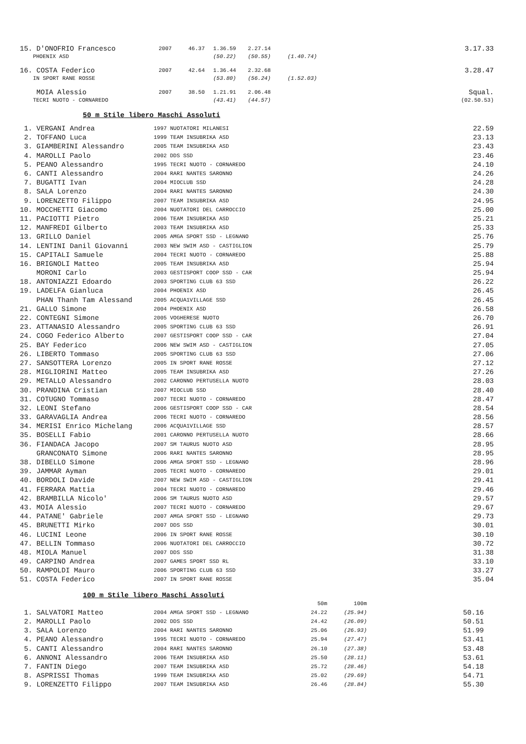| 15. D'ONOFRIO Francesco | 2007 | 46.37 | 1.36.59 | 2.27.14 | | 3.17.33 |
| PHOENIX ASD | | | (50.22) | (50.55) | (1.40.74) | |
| 16. COSTA Federico | 2007 | 42.64 | 1.36.44 | 2.32.68 | | 3.28.47 |
| IN SPORT RANE ROSSE | | | (53.80) | (56.24) | (1.52.03) | |
| MOIA Alessio | 2007 | 38.50 | 1.21.91 | 2.06.48 | | Squal. |
| TECRI NUOTO - CORNAREDO | | | (43.41) | (44.57) | | (02.50.53) |
50 m Stile libero Maschi Assoluti
| 1. VERGANI Andrea | 1997 NUOTATORI MILANESI | 22.59 |
| 2. TOFFANO Luca | 1999 TEAM INSUBRIKA ASD | 23.13 |
| 3. GIAMBERINI Alessandro | 2005 TEAM INSUBRIKA ASD | 23.43 |
| 4. MAROLLI Paolo | 2002 DDS SSD | 23.46 |
| 5. PEANO Alessandro | 1995 TECRI NUOTO - CORNAREDO | 24.10 |
| 6. CANTI Alessandro | 2004 RARI NANTES SARONNO | 24.26 |
| 7. BUGATTI Ivan | 2004 MIOCLUB SSD | 24.28 |
| 8. SALA Lorenzo | 2004 RARI NANTES SARONNO | 24.30 |
| 9. LORENZETTO Filippo | 2007 TEAM INSUBRIKA ASD | 24.95 |
| 10. MOCCHETTI Giacomo | 2004 NUOTATORI DEL CARROCCIO | 25.00 |
| 11. PACIOTTI Pietro | 2006 TEAM INSUBRIKA ASD | 25.21 |
| 12. MANFREDI Gilberto | 2003 TEAM INSUBRIKA ASD | 25.33 |
| 13. GRILLO Daniel | 2005 AMGA SPORT SSD - LEGNANO | 25.76 |
| 14. LENTINI Danil Giovanni | 2003 NEW SWIM ASD - CASTIGLION | 25.79 |
| 15. CAPITALI Samuele | 2004 TECRI NUOTO - CORNAREDO | 25.88 |
| 16. BRIGNOLI Matteo | 2005 TEAM INSUBRIKA ASD | 25.94 |
| MORONI Carlo | 2003 GESTISPORT COOP SSD - CAR | 25.94 |
| 18. ANTONIAZZI Edoardo | 2003 SPORTING CLUB 63 SSD | 26.22 |
| 19. LADELFA Gianluca | 2004 PHOENIX ASD | 26.45 |
| PHAN Thanh Tam Alessand | 2005 ACQUA1VILLAGE SSD | 26.45 |
| 21. GALLO Simone | 2004 PHOENIX ASD | 26.58 |
| 22. CONTEGNI Simone | 2005 VOGHERESE NUOTO | 26.70 |
| 23. ATTANASIO Alessandro | 2005 SPORTING CLUB 63 SSD | 26.91 |
| 24. COGO Federico Alberto | 2007 GESTISPORT COOP SSD - CAR | 27.04 |
| 25. BAY Federico | 2006 NEW SWIM ASD - CASTIGLION | 27.05 |
| 26. LIBERTO Tommaso | 2005 SPORTING CLUB 63 SSD | 27.06 |
| 27. SANSOTTERA Lorenzo | 2005 IN SPORT RANE ROSSE | 27.12 |
| 28. MIGLIORINI Matteo | 2005 TEAM INSUBRIKA ASD | 27.26 |
| 29. METALLO Alessandro | 2002 CARONNO PERTUSELLA NUOTO | 28.03 |
| 30. PRANDINA Cristian | 2007 MIOCLUB SSD | 28.40 |
| 31. COTUGNO Tommaso | 2007 TECRI NUOTO - CORNAREDO | 28.47 |
| 32. LEONI Stefano | 2006 GESTISPORT COOP SSD - CAR | 28.54 |
| 33. GARAVAGLIA Andrea | 2006 TECRI NUOTO - CORNAREDO | 28.56 |
| 34. MERISI Enrico Michelang | 2006 ACQUA1VILLAGE SSD | 28.57 |
| 35. BOSELLI Fabio | 2001 CARONNO PERTUSELLA NUOTO | 28.66 |
| 36. FIANDACA Jacopo | 2007 SM TAURUS NUOTO ASD | 28.95 |
| GRANCONATO Simone | 2006 RARI NANTES SARONNO | 28.95 |
| 38. DIBELLO Simone | 2006 AMGA SPORT SSD - LEGNANO | 28.96 |
| 39. JAMMAR Ayman | 2005 TECRI NUOTO - CORNAREDO | 29.01 |
| 40. BORDOLI Davide | 2007 NEW SWIM ASD - CASTIGLION | 29.41 |
| 41. FERRARA Mattia | 2004 TECRI NUOTO - CORNAREDO | 29.46 |
| 42. BRAMBILLA Nicolo' | 2006 SM TAURUS NUOTO ASD | 29.57 |
| 43. MOIA Alessio | 2007 TECRI NUOTO - CORNAREDO | 29.67 |
| 44. PATANE' Gabriele | 2007 AMGA SPORT SSD - LEGNANO | 29.73 |
| 45. BRUNETTI Mirko | 2007 DDS SSD | 30.01 |
| 46. LUCINI Leone | 2006 IN SPORT RANE ROSSE | 30.10 |
| 47. BELLIN Tommaso | 2006 NUOTATORI DEL CARROCCIO | 30.72 |
| 48. MIOLA Manuel | 2007 DDS SSD | 31.38 |
| 49. CARPINO Andrea | 2007 GAMES SPORT SSD RL | 33.10 |
| 50. RAMPOLDI Mauro | 2006 SPORTING CLUB 63 SSD | 33.27 |
| 51. COSTA Federico | 2007 IN SPORT RANE ROSSE | 35.04 |
100 m Stile libero Maschi Assoluti
| | | 50m | 100m | |
| 1. SALVATORI Matteo | 2004 AMGA SPORT SSD - LEGNANO | 24.22 | (25.94) | 50.16 |
| 2. MAROLLI Paolo | 2002 DDS SSD | 24.42 | (26.09) | 50.51 |
| 3. SALA Lorenzo | 2004 RARI NANTES SARONNO | 25.06 | (26.93) | 51.99 |
| 4. PEANO Alessandro | 1995 TECRI NUOTO - CORNAREDO | 25.94 | (27.47) | 53.41 |
| 5. CANTI Alessandro | 2004 RARI NANTES SARONNO | 26.10 | (27.38) | 53.48 |
| 6. ANNONI Alessandro | 2006 TEAM INSUBRIKA ASD | 25.50 | (28.11) | 53.61 |
| 7. FANTIN Diego | 2007 TEAM INSUBRIKA ASD | 25.72 | (28.46) | 54.18 |
| 8. ASPRISSI Thomas | 1999 TEAM INSUBRIKA ASD | 25.02 | (29.69) | 54.71 |
| 9. LORENZETTO Filippo | 2007 TEAM INSUBRIKA ASD | 26.46 | (28.84) | 55.30 |